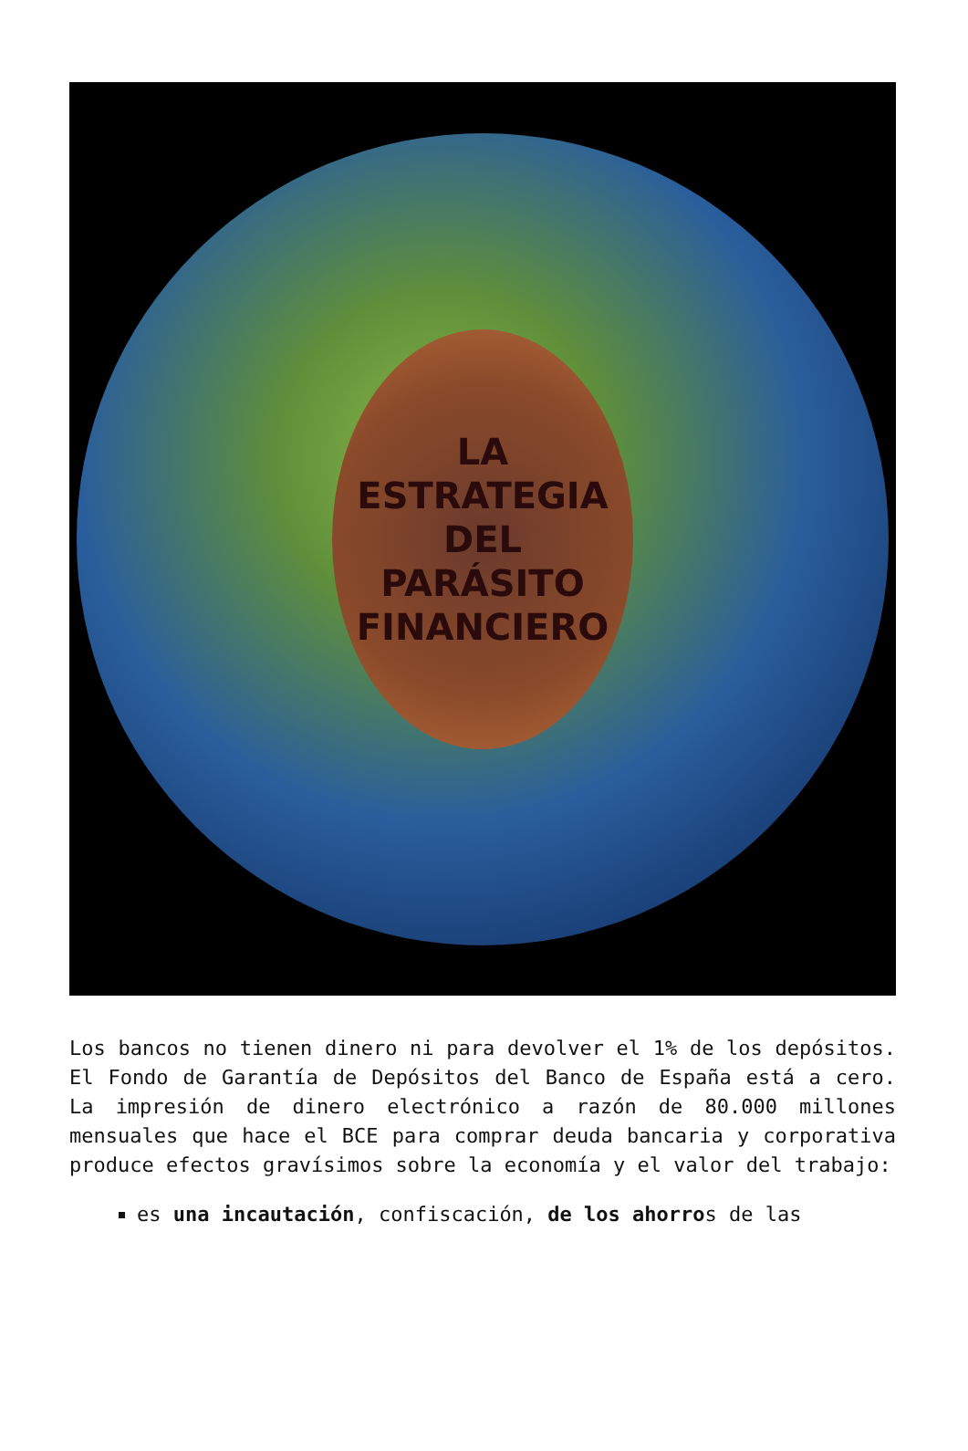LA
ESTRATEGIA
DEL
PARÁSITO
FINANCIERO
Los bancos no tienen dinero ni para devolver el 1% de los depósitos. El Fondo de Garantía de Depósitos del Banco de España está a cero. La impresión de dinero electrónico a razón de 80.000 millones mensuales que hace el BCE para comprar deuda bancaria y corporativa produce efectos gravísimos sobre la economía y el valor del trabajo:
es una incautación, confiscación, de los ahorros de las